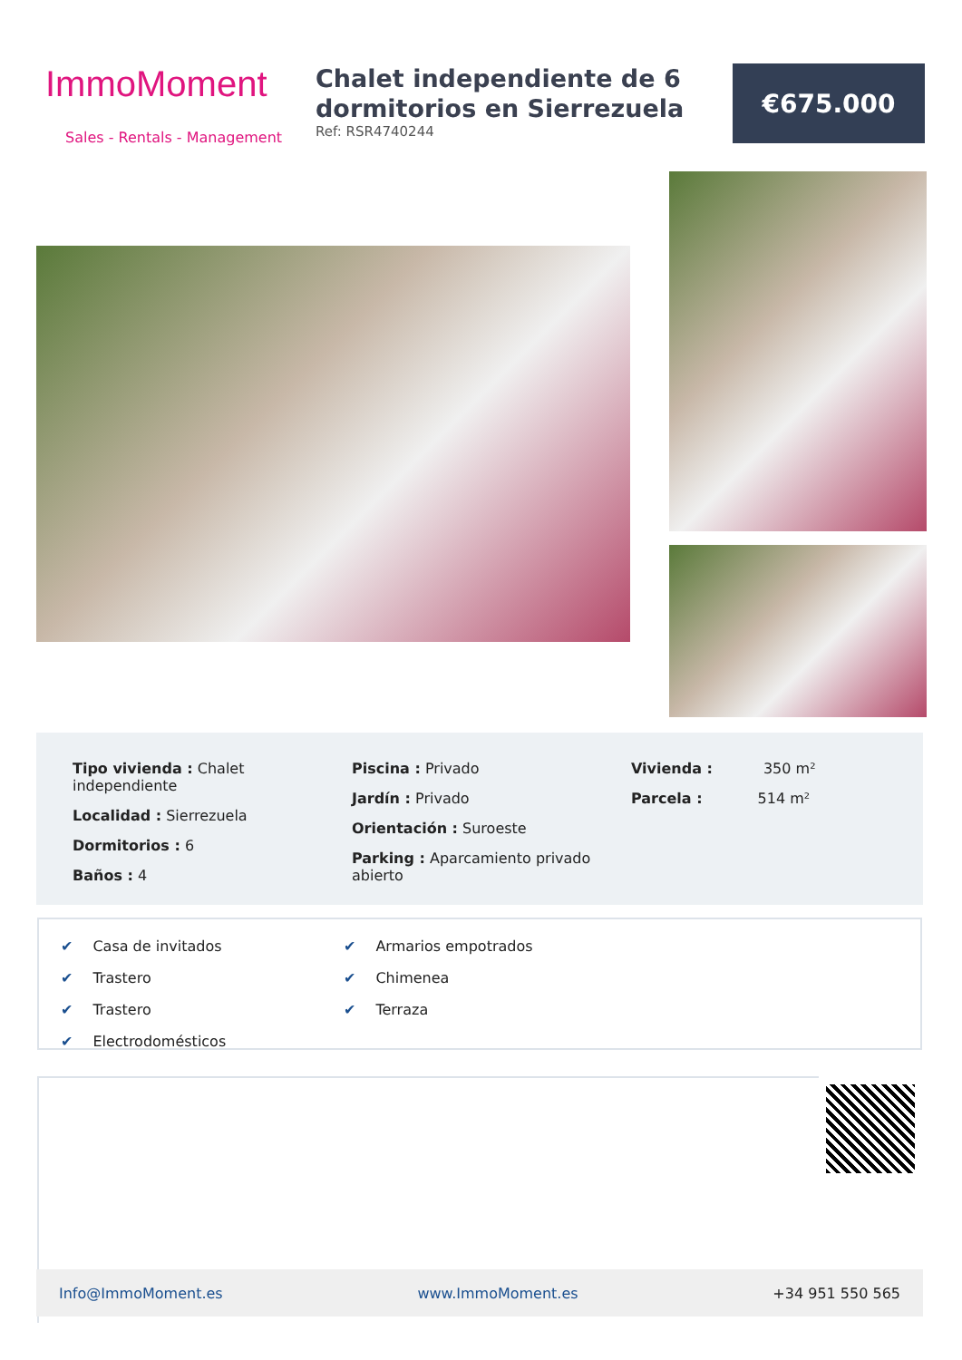ImmoMoment
Sales - Rentals - Management
Chalet independiente de 6 dormitorios en Sierrezuela
Ref: RSR4740244
€675.000
Tipo vivienda : Chalet independiente
Localidad : Sierrezuela
Dormitorios : 6
Baños : 4
Piscina : Privado
Jardín : Privado
Orientación : Suroeste
Parking : Aparcamiento privado abierto
Vivienda : 350 m²
Parcela : 514 m²
✔ Casa de invitados ✔ Armarios empotrados ✔ Trastero ✔ Chimenea ✔ Trastero ✔ Terraza ✔ Electrodomésticos
Info@ImmoMoment.es www.ImmoMoment.es +34 951 550 565